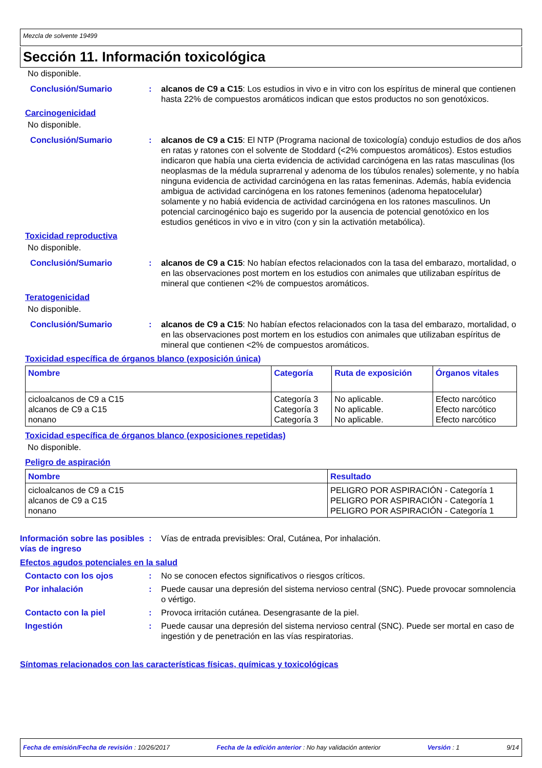Mezcla de solvente 19499
Sección 11. Información toxicológica
No disponible.
Conclusión/Sumario : alcanos de C9 a C15: Los estudios in vivo e in vitro con los espíritus de mineral que contienen hasta 22% de compuestos aromáticos indican que estos productos no son genotóxicos.
Carcinogenicidad
No disponible.
Conclusión/Sumario : alcanos de C9 a C15: El NTP (Programa nacional de toxicología) condujo estudios de dos años en ratas y ratones con el solvente de Stoddard (<2% compuestos aromáticos). Estos estudios indicaron que había una cierta evidencia de actividad carcinógena en las ratas masculinas (los neoplasmas de la médula suprarrenal y adenoma de los túbulos renales) solemente, y no había ninguna evidencia de actividad carcinógena en las ratas femeninas. Además, había evidencia ambigua de actividad carcinógena en los ratones femeninos (adenoma hepatocelular) solamente y no habiá evidencia de actividad carcinógena en los ratones masculinos. Un potencial carcinogénico bajo es sugerido por la ausencia de potencial genotóxico en los estudios genéticos in vivo e in vitro (con y sin la activatión metabólica).
Toxicidad reproductiva
No disponible.
Conclusión/Sumario : alcanos de C9 a C15: No habían efectos relacionados con la tasa del embarazo, mortalidad, o en las observaciones post mortem en los estudios con animales que utilizaban espíritus de mineral que contienen <2% de compuestos aromáticos.
Teratogenicidad
No disponible.
Conclusión/Sumario : alcanos de C9 a C15: No habían efectos relacionados con la tasa del embarazo, mortalidad, o en las observaciones post mortem en los estudios con animales que utilizaban espíritus de mineral que contienen <2% de compuestos aromáticos.
Toxicidad específica de órganos blanco (exposición única)
| Nombre | Categoría | Ruta de exposición | Órganos vitales |
| --- | --- | --- | --- |
| cicloalcanos de C9 a C15 alcanos de C9 a C15 nonano | Categoría 3 Categoría 3 Categoría 3 | No aplicable. No aplicable. No aplicable. | Efecto narcótico Efecto narcótico Efecto narcótico |
Toxicidad específica de órganos blanco (exposiciones repetidas)
No disponible.
Peligro de aspiración
| Nombre | Resultado |
| --- | --- |
| cicloalcanos de C9 a C15 alcanos de C9 a C15 nonano | PELIGRO POR ASPIRACIÓN - Categoría 1 PELIGRO POR ASPIRACIÓN - Categoría 1 PELIGRO POR ASPIRACIÓN - Categoría 1 |
Información sobre las posibles vías de ingreso
: Vías de entrada previsibles: Oral, Cutánea, Por inhalación.
Efectos agudos potenciales en la salud
Contacto con los ojos : No se conocen efectos significativos o riesgos críticos.
Por inhalación : Puede causar una depresión del sistema nervioso central (SNC). Puede provocar somnolencia o vértigo.
Contacto con la piel : Provoca irritación cutánea. Desengrasante de la piel.
Ingestión : Puede causar una depresión del sistema nervioso central (SNC). Puede ser mortal en caso de ingestión y de penetración en las vías respiratorias.
Síntomas relacionados con las características físicas, químicas y toxicológicas
Fecha de emisión/Fecha de revisión : 10/26/2017 Fecha de la edición anterior : No hay validación anterior Versión : 1 9/14